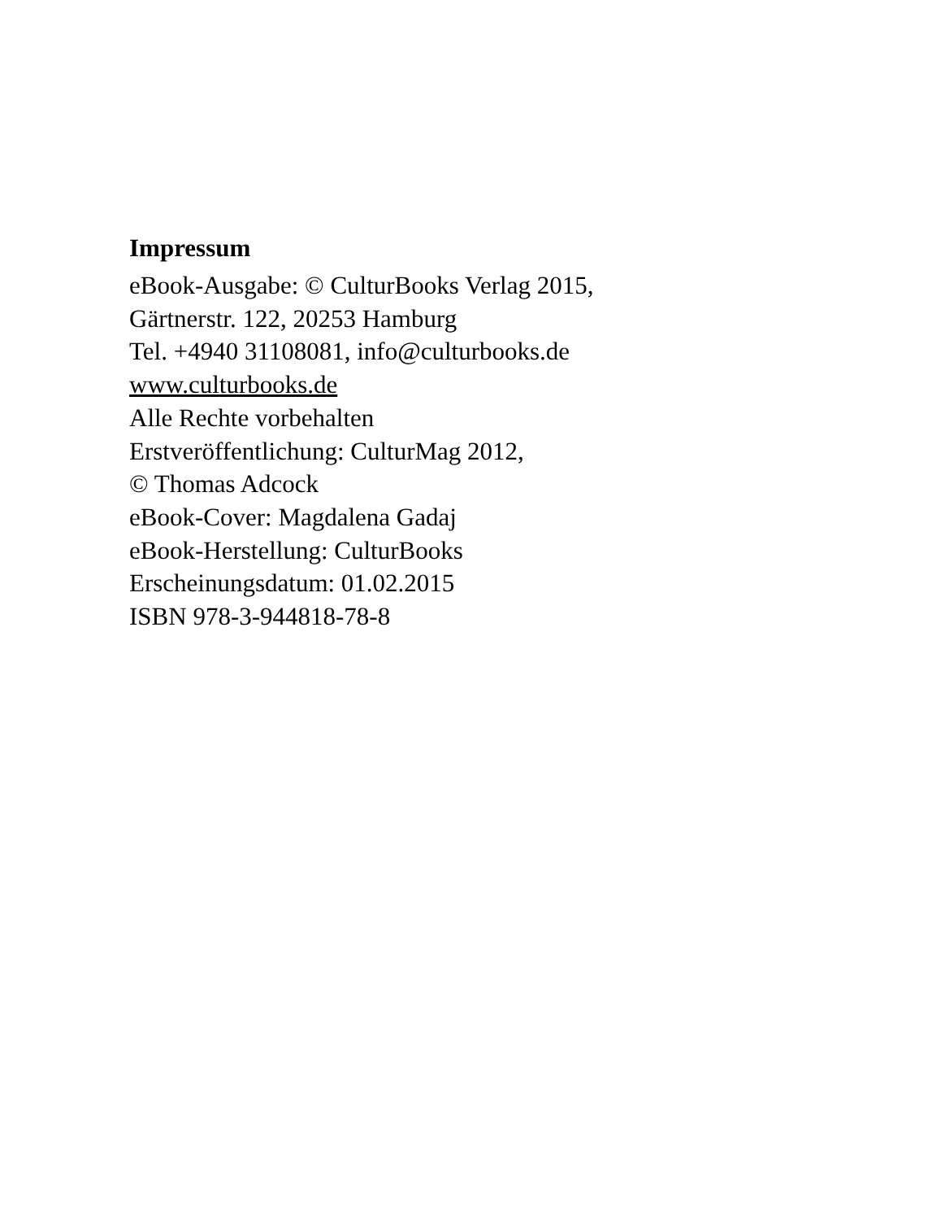Impressum
eBook-Ausgabe: © CulturBooks Verlag 2015,
Gärtnerstr. 122, 20253 Hamburg
Tel. +4940 31108081, info@culturbooks.de
www.culturbooks.de
Alle Rechte vorbehalten
Erstveröffentlichung: CulturMag 2012,
© Thomas Adcock
eBook-Cover: Magdalena Gadaj
eBook-Herstellung: CulturBooks
Erscheinungsdatum: 01.02.2015
ISBN 978-3-944818-78-8